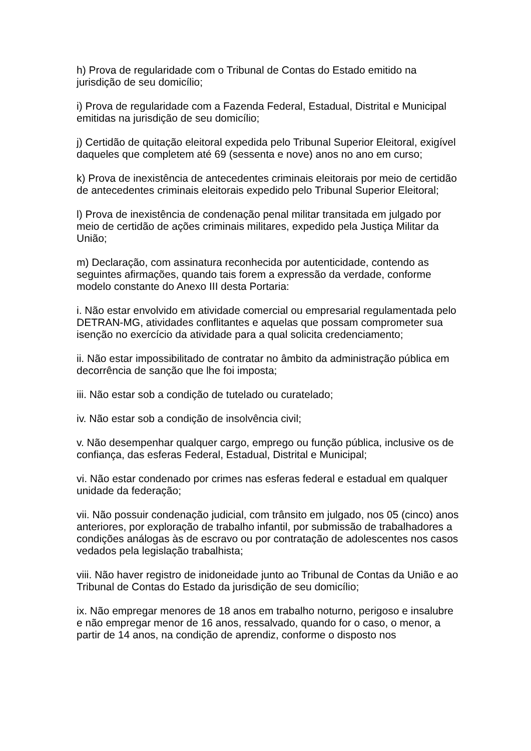h) Prova de regularidade com o Tribunal de Contas do Estado emitido na jurisdição de seu domicílio;
i) Prova de regularidade com a Fazenda Federal, Estadual, Distrital e Municipal emitidas na jurisdição de seu domicílio;
j) Certidão de quitação eleitoral expedida pelo Tribunal Superior Eleitoral, exigível daqueles que completem até 69 (sessenta e nove) anos no ano em curso;
k) Prova de inexistência de antecedentes criminais eleitorais por meio de certidão de antecedentes criminais eleitorais expedido pelo Tribunal Superior Eleitoral;
l) Prova de inexistência de condenação penal militar transitada em julgado por meio de certidão de ações criminais militares, expedido pela Justiça Militar da União;
m) Declaração, com assinatura reconhecida por autenticidade, contendo as seguintes afirmações, quando tais forem a expressão da verdade, conforme modelo constante do Anexo III desta Portaria:
i. Não estar envolvido em atividade comercial ou empresarial regulamentada pelo DETRAN-MG, atividades conflitantes e aquelas que possam comprometer sua isenção no exercício da atividade para a qual solicita credenciamento;
ii. Não estar impossibilitado de contratar no âmbito da administração pública em decorrência de sanção que lhe foi imposta;
iii. Não estar sob a condição de tutelado ou curatelado;
iv. Não estar sob a condição de insolvência civil;
v. Não desempenhar qualquer cargo, emprego ou função pública, inclusive os de confiança, das esferas Federal, Estadual, Distrital e Municipal;
vi. Não estar condenado por crimes nas esferas federal e estadual em qualquer unidade da federação;
vii. Não possuir condenação judicial, com trânsito em julgado, nos 05 (cinco) anos anteriores, por exploração de trabalho infantil, por submissão de trabalhadores a condições análogas às de escravo ou por contratação de adolescentes nos casos vedados pela legislação trabalhista;
viii. Não haver registro de inidoneidade junto ao Tribunal de Contas da União e ao Tribunal de Contas do Estado da jurisdição de seu domicílio;
ix. Não empregar menores de 18 anos em trabalho noturno, perigoso e insalubre e não empregar menor de 16 anos, ressalvado, quando for o caso, o menor, a partir de 14 anos, na condição de aprendiz, conforme o disposto nos